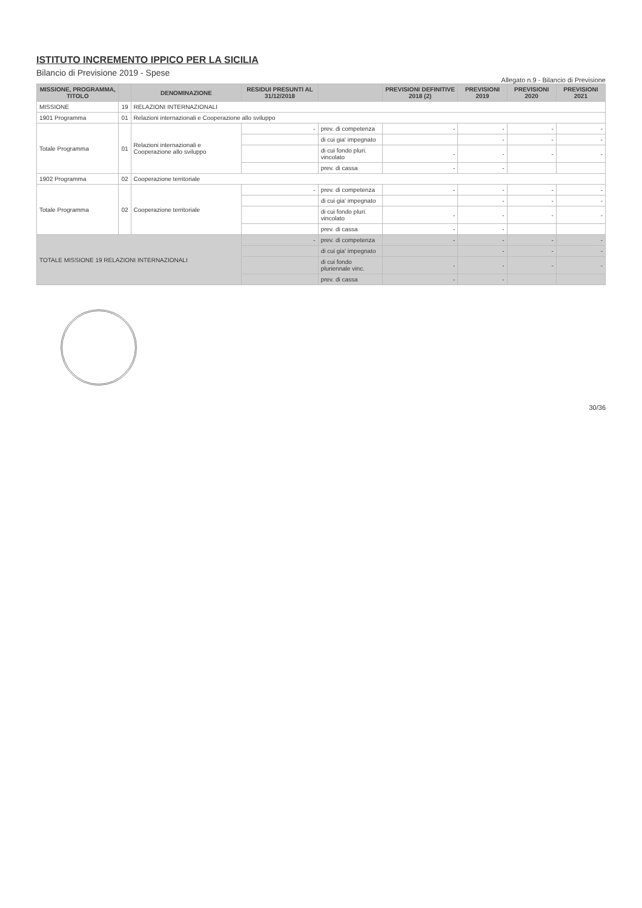ISTITUTO INCREMENTO IPPICO PER LA SICILIA
Bilancio di Previsione 2019 - Spese
Allegato n.9 - Bilancio di Previsione
| MISSIONE, PROGRAMMA, TITOLO | | DENOMINAZIONE | RESIDUI PRESUNTI AL 31/12/2018 | | PREVISIONI DEFINITIVE 2018 (2) | PREVISIONI 2019 | PREVISIONI 2020 | PREVISIONI 2021 |
| --- | --- | --- | --- | --- | --- | --- | --- | --- |
| MISSIONE | 19 | RELAZIONI INTERNAZIONALI | | | | | | |
| 1901 Programma | 01 | Relazioni internazionali e Cooperazione allo sviluppo | | | | | | |
| Totale Programma | 01 | Relazioni internazionali e Cooperazione allo sviluppo | - | prev. di competenza | - | - | - | - |
| | | | | di cui gia' impegnato | | - | - | - |
| | | | | di cui fondo pluri. vincolato | - | - | - | - |
| | | | | prev. di cassa | - | - | | |
| 1902 Programma | 02 | Cooperazione territoriale | | | | | | |
| Totale Programma | 02 | Cooperazione territoriale | - | prev. di competenza | - | - | - | - |
| | | | | di cui gia' impegnato | | - | - | - |
| | | | | di cui fondo pluri. vincolato | - | - | - | - |
| | | | | prev. di cassa | - | - | | |
| TOTALE MISSIONE 19 RELAZIONI INTERNAZIONALI | | | - | prev. di competenza | - | - | - | - |
| | | | | di cui gia' impegnato | | - | - | - |
| | | | | di cui fondo pluriennale vinc. | - | - | - | - |
| | | | | prev. di cassa | - | - | | |
30/36